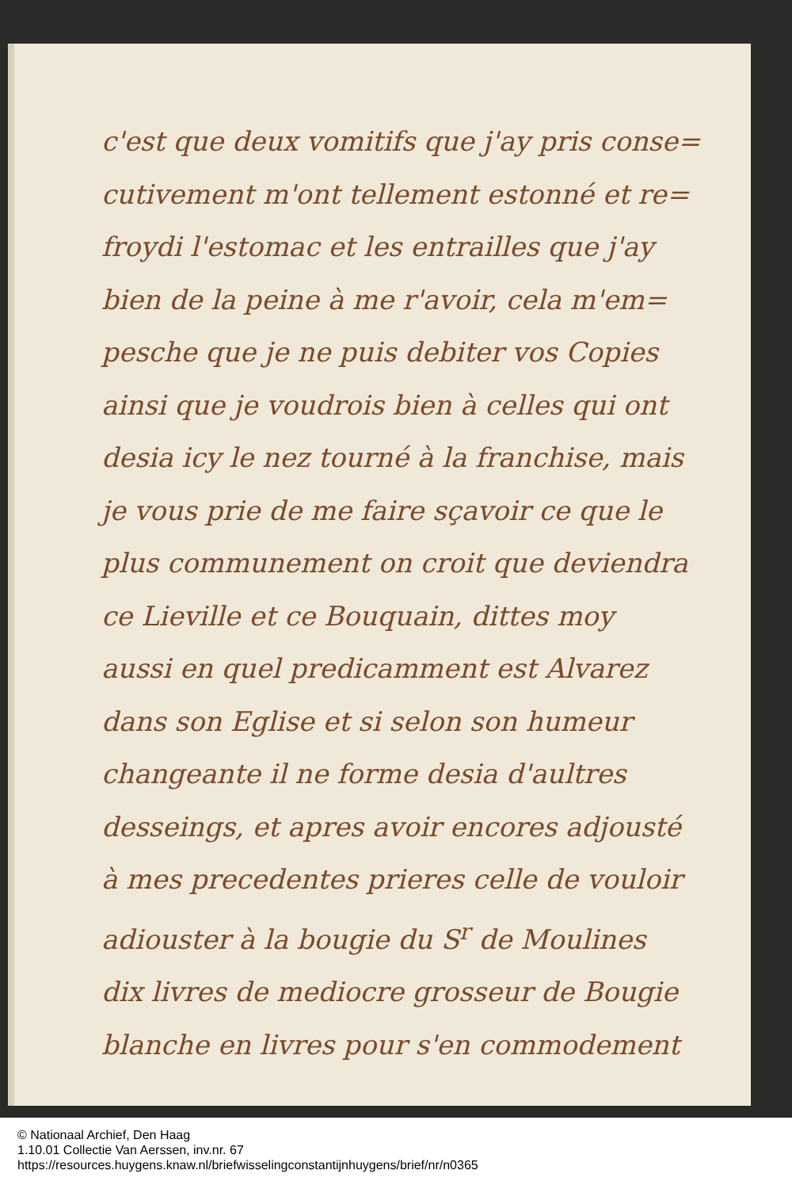c'est que deux vomitifs que j'ay pris conse=
cutivement m'ont tellement estonné et re=
froydi l'estomac et les entrailles que j'ay
bien de la peine à me r'avoir, cela m'em=
pesche que je ne puis debiter vos Copies
ainsi que je voudrois bien à celles qui ont
desia icy le nez tourné à la franchise, mais
je vous prie de me faire sçavoir ce que le
plus communement on croit que deviendra
ce Lieville et ce Bouquain, dittes moy
aussi en quel predicamment est Alvarez
dans son Eglise et si selon son humeur
changeante il ne forme desia d'aultres
desseings, et apres avoir encores adjousté
à mes precedentes prieres celle de vouloir
adiouster à la bougie du S<sup>r</sup> de Moulines
dix livres de mediocre grosseur de Bougie
blanche en livres pour s'en commodement
© Nationaal Archief, Den Haag
1.10.01 Collectie Van Aerssen, inv.nr. 67
https://resources.huygens.knaw.nl/briefwisselingconstantijnhuygens/brief/nr/n0365